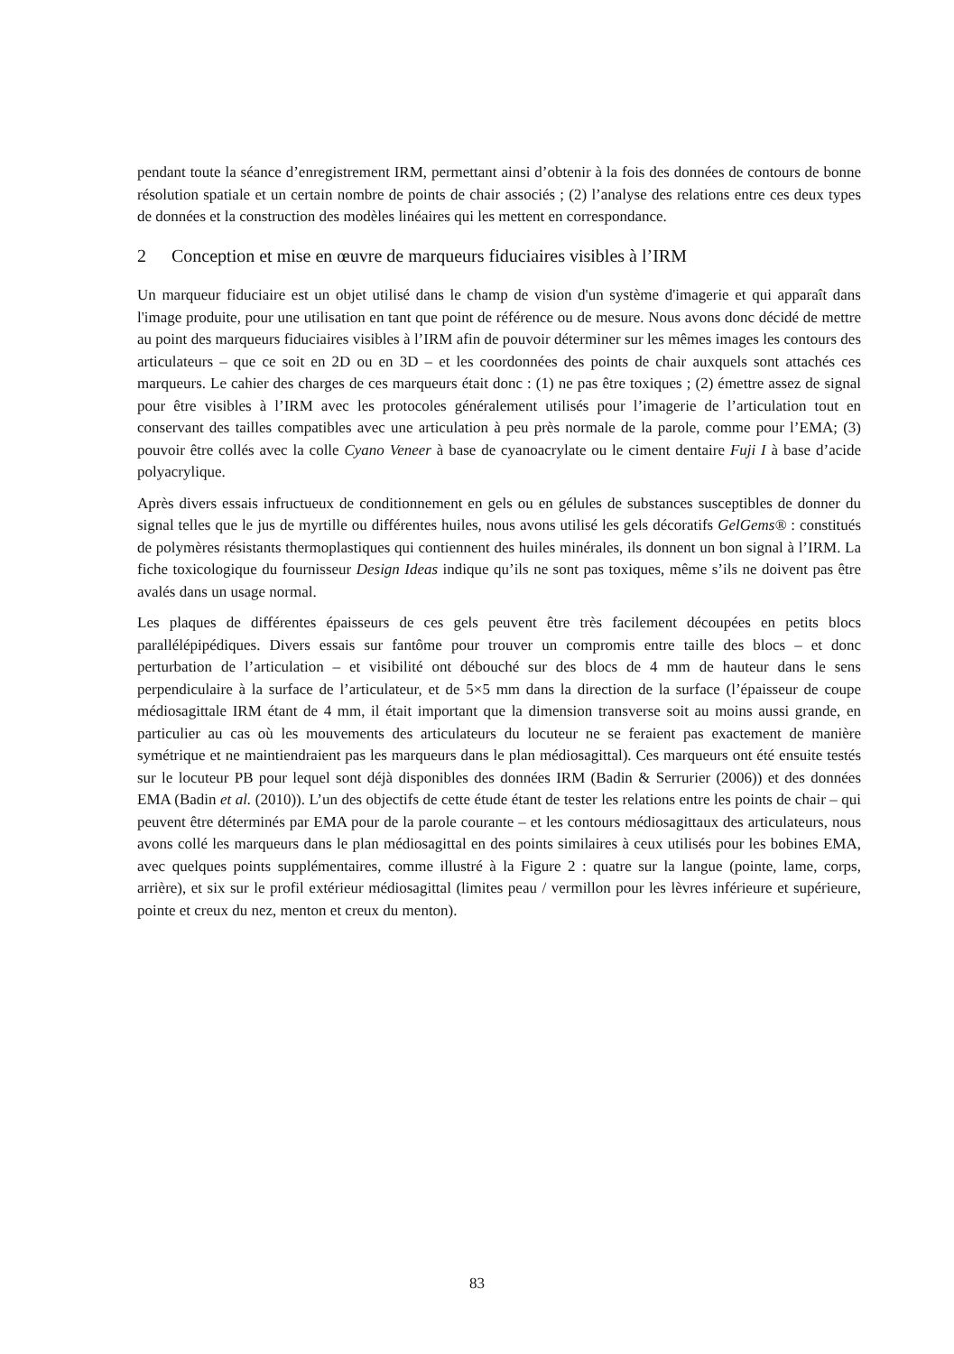pendant toute la séance d’enregistrement IRM, permettant ainsi d’obtenir à la fois des données de contours de bonne résolution spatiale et un certain nombre de points de chair associés ; (2) l’analyse des relations entre ces deux types de données et la construction des modèles linéaires qui les mettent en correspondance.
2 Conception et mise en œuvre de marqueurs fiduciaires visibles à l’IRM
Un marqueur fiduciaire est un objet utilisé dans le champ de vision d'un système d'imagerie et qui apparaît dans l'image produite, pour une utilisation en tant que point de référence ou de mesure. Nous avons donc décidé de mettre au point des marqueurs fiduciaires visibles à l’IRM afin de pouvoir déterminer sur les mêmes images les contours des articulateurs – que ce soit en 2D ou en 3D – et les coordonnées des points de chair auxquels sont attachés ces marqueurs. Le cahier des charges de ces marqueurs était donc : (1) ne pas être toxiques ; (2) émettre assez de signal pour être visibles à l’IRM avec les protocoles généralement utilisés pour l’imagerie de l’articulation tout en conservant des tailles compatibles avec une articulation à peu près normale de la parole, comme pour l’EMA; (3) pouvoir être collés avec la colle Cyano Veneer à base de cyanoacrylate ou le ciment dentaire Fuji I à base d’acide polyacrylique.
Après divers essais infructueux de conditionnement en gels ou en gélules de substances susceptibles de donner du signal telles que le jus de myrtille ou différentes huiles, nous avons utilisé les gels décoratifs GelGems® : constitués de polymères résistants thermoplastiques qui contiennent des huiles minérales, ils donnent un bon signal à l’IRM. La fiche toxicologique du fournisseur Design Ideas indique qu’ils ne sont pas toxiques, même s’ils ne doivent pas être avalés dans un usage normal.
Les plaques de différentes épaisseurs de ces gels peuvent être très facilement découpées en petits blocs parallélépipédiques. Divers essais sur fantôme pour trouver un compromis entre taille des blocs – et donc perturbation de l’articulation – et visibilité ont débouché sur des blocs de 4 mm de hauteur dans le sens perpendiculaire à la surface de l’articulateur, et de 5×5 mm dans la direction de la surface (l’épaisseur de coupe médiosagittale IRM étant de 4 mm, il était important que la dimension transverse soit au moins aussi grande, en particulier au cas où les mouvements des articulateurs du locuteur ne se feraient pas exactement de manière symétrique et ne maintiendraient pas les marqueurs dans le plan médiosagittal). Ces marqueurs ont été ensuite testés sur le locuteur PB pour lequel sont déjà disponibles des données IRM (Badin & Serrurier (2006)) et des données EMA (Badin et al. (2010)). L’un des objectifs de cette étude étant de tester les relations entre les points de chair – qui peuvent être déterminés par EMA pour de la parole courante – et les contours médiosagittaux des articulateurs, nous avons collé les marqueurs dans le plan médiosagittal en des points similaires à ceux utilisés pour les bobines EMA, avec quelques points supplémentaires, comme illustré à la Figure 2 : quatre sur la langue (pointe, lame, corps, arrière), et six sur le profil extérieur médiosagittal (limites peau / vermillon pour les lèvres inférieure et supérieure, pointe et creux du nez, menton et creux du menton).
83